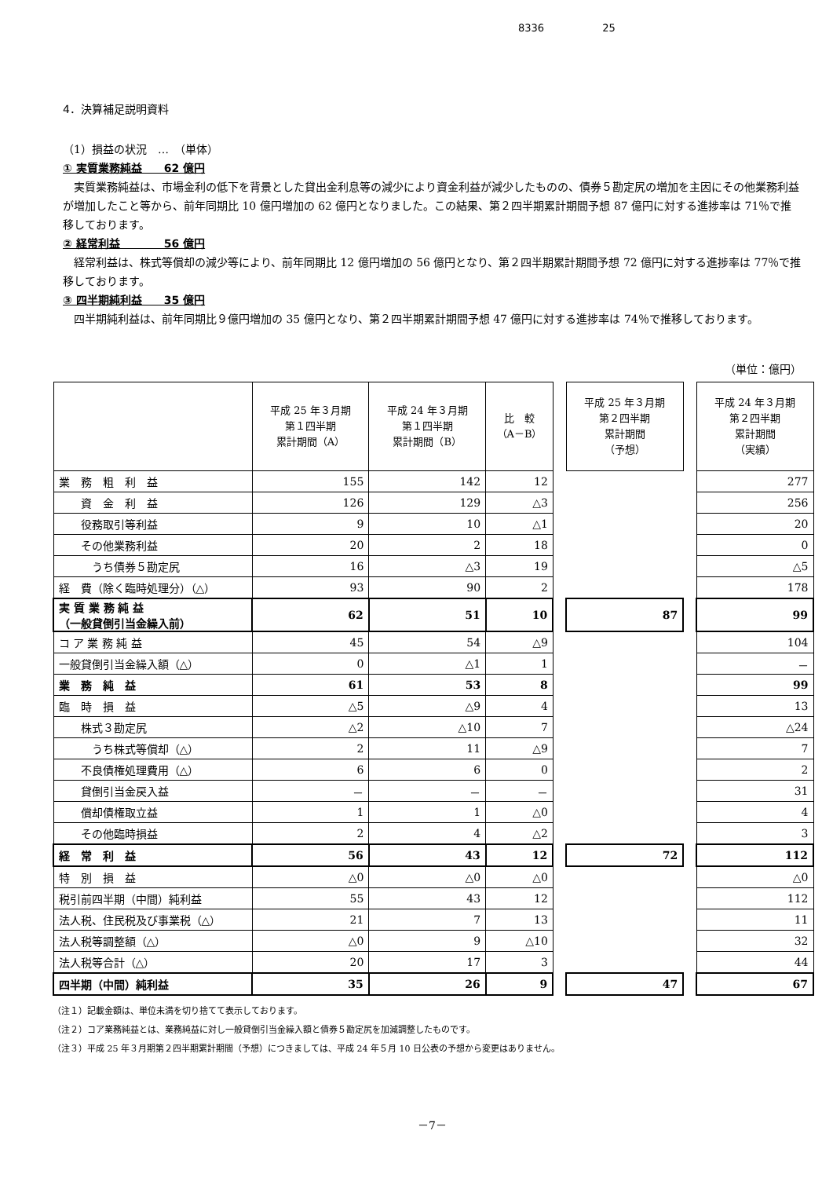8336 25
4．決算補足説明資料
（1）損益の状況　…　（単体）
① 実質業務純益　　62 億円
実質業務純益は、市場金利の低下を背景とした貸出金利息等の減少により資金利益が減少したものの、債券５勘定尻の増加を主因にその他業務利益が増加したこと等から、前年同期比 10 億円増加の 62 億円となりました。この結果、第２四半期累計期間予想 87 億円に対する進捗率は 71％で推移しております。
② 経常利益　　　　56 億円
経常利益は、株式等償却の減少等により、前年同期比 12 億円増加の 56 億円となり、第２四半期累計期間予想 72 億円に対する進捗率は 77％で推移しております。
③ 四半期純利益　　35 億円
四半期純利益は、前年同期比９億円増加の 35 億円となり、第２四半期累計期間予想 47 億円に対する進捗率は 74％で推移しております。
（単位：億円）
| | 平成 25 年３月期 第１四半期 累計期間（A） | 平成 24 年３月期 第１四半期 累計期間（B） | 比 較 （A－B） | | 平成 25 年３月期 第２四半期 累計期間 （予想） | | 平成 24 年３月期 第２四半期 累計期間 （実績） |
| --- | --- | --- | --- | --- | --- | --- | --- |
| 業 務 粗 利 益 | 155 | 142 | 12 | | | | 277 |
| 資 金 利 益 | 126 | 129 | △3 | | | | 256 |
| 役務取引等利益 | 9 | 10 | △1 | | | | 20 |
| その他業務利益 | 20 | 2 | 18 | | | | 0 |
| うち債券５勘定尻 | 16 | △3 | 19 | | | | △5 |
| 経 費（除く臨時処理分）（△） | 93 | 90 | 2 | | | | 178 |
| 実 質 業 務 純 益 （一般貸倒引当金繰入前） | 62 | 51 | 10 | | 87 | | 99 |
| コ ア 業 務 純 益 | 45 | 54 | △9 | | | | 104 |
| 一般貸倒引当金繰入額（△） | 0 | △1 | 1 | | | | － |
| 業 務 純 益 | 61 | 53 | 8 | | | | 99 |
| 臨 時 損 益 | △5 | △9 | 4 | | | | 13 |
| 株式３勘定尻 | △2 | △10 | 7 | | | | △24 |
| うち株式等償却（△） | 2 | 11 | △9 | | | | 7 |
| 不良債権処理費用（△） | 6 | 6 | 0 | | | | 2 |
| 貸倒引当金戻入益 | － | － | － | | | | 31 |
| 償却債権取立益 | 1 | 1 | △0 | | | | 4 |
| その他臨時損益 | 2 | 4 | △2 | | | | 3 |
| 経 常 利 益 | 56 | 43 | 12 | | 72 | | 112 |
| 特 別 損 益 | △0 | △0 | △0 | | | | △0 |
| 税引前四半期（中間）純利益 | 55 | 43 | 12 | | | | 112 |
| 法人税、住民税及び事業税（△） | 21 | 7 | 13 | | | | 11 |
| 法人税等調整額（△） | △0 | 9 | △10 | | | | 32 |
| 法人税等合計（△） | 20 | 17 | 3 | | | | 44 |
| 四半期（中間）純利益 | 35 | 26 | 9 | | 47 | | 67 |
（注１）記載金額は、単位未満を切り捨てて表示しております。
（注２）コア業務純益とは、業務純益に対し一般貸倒引当金繰入額と債券５勘定尻を加減調整したものです。
（注３）平成 25 年３月期第２四半期累計期間（予想）につきましては、平成 24 年５月 10 日公表の予想から変更はありません。
－7－